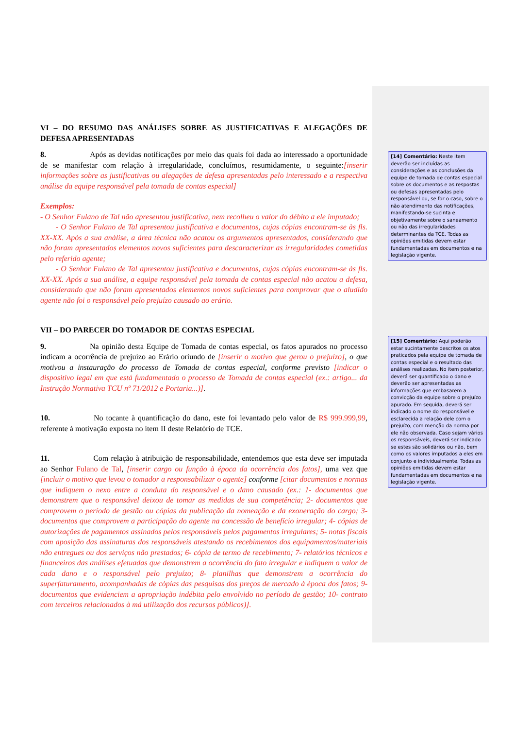VI – DO RESUMO DAS ANÁLISES SOBRE AS JUSTIFICATIVAS E ALEGAÇÕES DE DEFESA APRESENTADAS
8. Após as devidas notificações por meio das quais foi dada ao interessado a oportunidade de se manifestar com relação à irregularidade, concluímos, resumidamente, o seguinte:[inserir informações sobre as justificativas ou alegações de defesa apresentadas pelo interessado e a respectiva análise da equipe responsável pela tomada de contas especial]
Exemplos:
- O Senhor Fulano de Tal não apresentou justificativa, nem recolheu o valor do débito a ele imputado;
  - O Senhor Fulano de Tal apresentou justificativa e documentos, cujas cópias encontram-se às fls. XX-XX. Após a sua análise, a área técnica não acatou os argumentos apresentados, considerando que não foram apresentados elementos novos suficientes para descaracterizar as irregularidades cometidas pelo referido agente;
  - O Senhor Fulano de Tal apresentou justificativa e documentos, cujas cópias encontram-se às fls. XX-XX. Após a sua análise, a equipe responsável pela tomada de contas especial não acatou a defesa, considerando que não foram apresentados elementos novos suficientes para comprovar que o aludido agente não foi o responsável pelo prejuízo causado ao erário.
VII – DO PARECER DO TOMADOR DE CONTAS ESPECIAL
9. Na opinião desta Equipe de Tomada de contas especial, os fatos apurados no processo indicam a ocorrência de prejuízo ao Erário oriundo de [inserir o motivo que gerou o prejuízo], o que motivou a instauração do processo de Tomada de contas especial, conforme previsto [indicar o dispositivo legal em que está fundamentado o processo de Tomada de contas especial (ex.: artigo... da Instrução Normativa TCU nº 71/2012 e Portaria...)].
10. No tocante à quantificação do dano, este foi levantado pelo valor de R$ 999.999,99, referente à motivação exposta no item II deste Relatório de TCE.
11. Com relação à atribuição de responsabilidade, entendemos que esta deve ser imputada ao Senhor Fulano de Tal, [inserir cargo ou função à época da ocorrência dos fatos], uma vez que [incluir o motivo que levou o tomador a responsabilizar o agente] conforme [citar documentos e normas que indiquem o nexo entre a conduta do responsável e o dano causado (ex.: 1- documentos que demonstrem que o responsável deixou de tomar as medidas de sua competência; 2- documentos que comprovem o período de gestão ou cópias da publicação da nomeação e da exoneração do cargo; 3- documentos que comprovem a participação do agente na concessão de benefício irregular; 4- cópias de autorizações de pagamentos assinados pelos responsáveis pelos pagamentos irregulares; 5- notas fiscais com aposição das assinaturas dos responsáveis atestando os recebimentos dos equipamentos/materiais não entregues ou dos serviços não prestados; 6- cópia de termo de recebimento; 7- relatórios técnicos e financeiros das análises efetuadas que demonstrem a ocorrência do fato irregular e indiquem o valor de cada dano e o responsável pelo prejuízo; 8- planilhas que demonstrem a ocorrência do superfaturamento, acompanhadas de cópias das pesquisas dos preços de mercado à época dos fatos; 9- documentos que evidenciem a apropriação indébita pelo envolvido no período de gestão; 10- contrato com terceiros relacionados à má utilização dos recursos públicos)].
[14] Comentário: Neste item deverão ser incluídas as considerações e as conclusões da equipe de tomada de contas especial sobre os documentos e as respostas ou defesas apresentadas pelo responsável ou, se for o caso, sobre o não atendimento das notificações, manifestando-se sucinta e objetivamente sobre o saneamento ou não das irregularidades determinantes da TCE. Todas as opiniões emitidas devem estar fundamentadas em documentos e na legislação vigente.
[15] Comentário: Aqui poderão estar sucintamente descritos os atos praticados pela equipe de tomada de contas especial e o resultado das análises realizadas. No item posterior, deverá ser quantificado o dano e deverão ser apresentadas as informações que embasarem a convicção da equipe sobre o prejuízo apurado. Em seguida, deverá ser indicado o nome do responsável e esclarecida a relação dele com o prejuízo, com menção da norma por ele não observada. Caso sejam vários os responsáveis, deverá ser indicado se estes são solidários ou não, bem como os valores imputados a eles em conjunto e individualmente. Todas as opiniões emitidas devem estar fundamentadas em documentos e na legislação vigente.